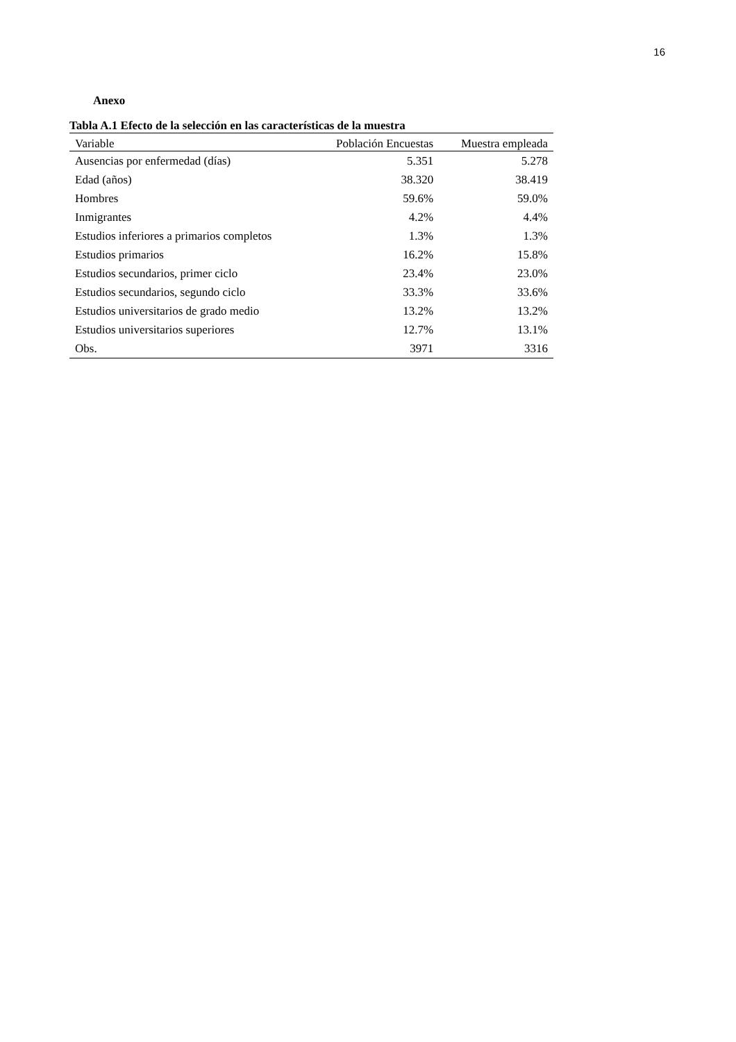16
Anexo
Tabla A.1 Efecto de la selección en las características de la muestra
| Variable | Población Encuestas | Muestra empleada |
| --- | --- | --- |
| Ausencias por enfermedad (días) | 5.351 | 5.278 |
| Edad (años) | 38.320 | 38.419 |
| Hombres | 59.6% | 59.0% |
| Inmigrantes | 4.2% | 4.4% |
| Estudios inferiores a primarios completos | 1.3% | 1.3% |
| Estudios primarios | 16.2% | 15.8% |
| Estudios secundarios, primer ciclo | 23.4% | 23.0% |
| Estudios secundarios, segundo ciclo | 33.3% | 33.6% |
| Estudios universitarios de grado medio | 13.2% | 13.2% |
| Estudios universitarios superiores | 12.7% | 13.1% |
| Obs. | 3971 | 3316 |